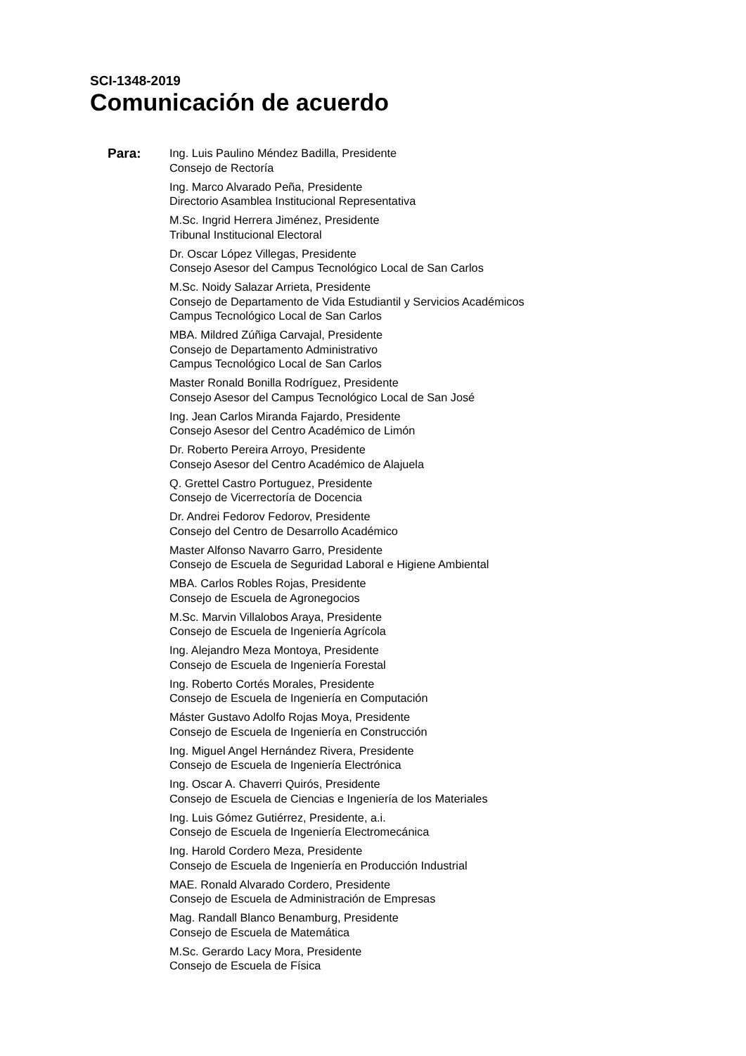SCI-1348-2019
Comunicación de acuerdo
Para:
Ing. Luis Paulino Méndez Badilla, Presidente
Consejo de Rectoría
Ing. Marco Alvarado Peña, Presidente
Directorio Asamblea Institucional Representativa
M.Sc. Ingrid Herrera Jiménez, Presidente
Tribunal Institucional Electoral
Dr. Oscar López Villegas, Presidente
Consejo Asesor del Campus Tecnológico Local de San Carlos
M.Sc. Noidy Salazar Arrieta, Presidente
Consejo de Departamento de Vida Estudiantil y Servicios Académicos
Campus Tecnológico Local de San Carlos
MBA. Mildred Zúñiga Carvajal, Presidente
Consejo de Departamento Administrativo
Campus Tecnológico Local de San Carlos
Master Ronald Bonilla Rodríguez, Presidente
Consejo Asesor del Campus Tecnológico Local de San José
Ing. Jean Carlos Miranda Fajardo, Presidente
Consejo Asesor del Centro Académico de Limón
Dr. Roberto Pereira Arroyo, Presidente
Consejo Asesor del Centro Académico de Alajuela
Q. Grettel Castro Portuguez, Presidente
Consejo de Vicerrectoría de Docencia
Dr. Andrei Fedorov Fedorov, Presidente
Consejo del Centro de Desarrollo Académico
Master Alfonso Navarro Garro, Presidente
Consejo de Escuela de Seguridad Laboral e Higiene Ambiental
MBA. Carlos Robles Rojas, Presidente
Consejo de Escuela de Agronegocios
M.Sc. Marvin Villalobos Araya, Presidente
Consejo de Escuela de Ingeniería Agrícola
Ing. Alejandro Meza Montoya, Presidente
Consejo de Escuela de Ingeniería Forestal
Ing. Roberto Cortés Morales, Presidente
Consejo de Escuela de Ingeniería en Computación
Máster Gustavo Adolfo Rojas Moya, Presidente
Consejo de Escuela de Ingeniería en Construcción
Ing. Miguel Angel Hernández Rivera, Presidente
Consejo de Escuela de Ingeniería Electrónica
Ing. Oscar A. Chaverri Quirós, Presidente
Consejo de Escuela de Ciencias e Ingeniería de los Materiales
Ing. Luis Gómez Gutiérrez, Presidente, a.i.
Consejo de Escuela de Ingeniería Electromecánica
Ing. Harold Cordero Meza, Presidente
Consejo de Escuela de Ingeniería en Producción Industrial
MAE. Ronald Alvarado Cordero, Presidente
Consejo de Escuela de Administración de Empresas
Mag. Randall Blanco Benamburg, Presidente
Consejo de Escuela de Matemática
M.Sc. Gerardo Lacy Mora, Presidente
Consejo de Escuela de Física